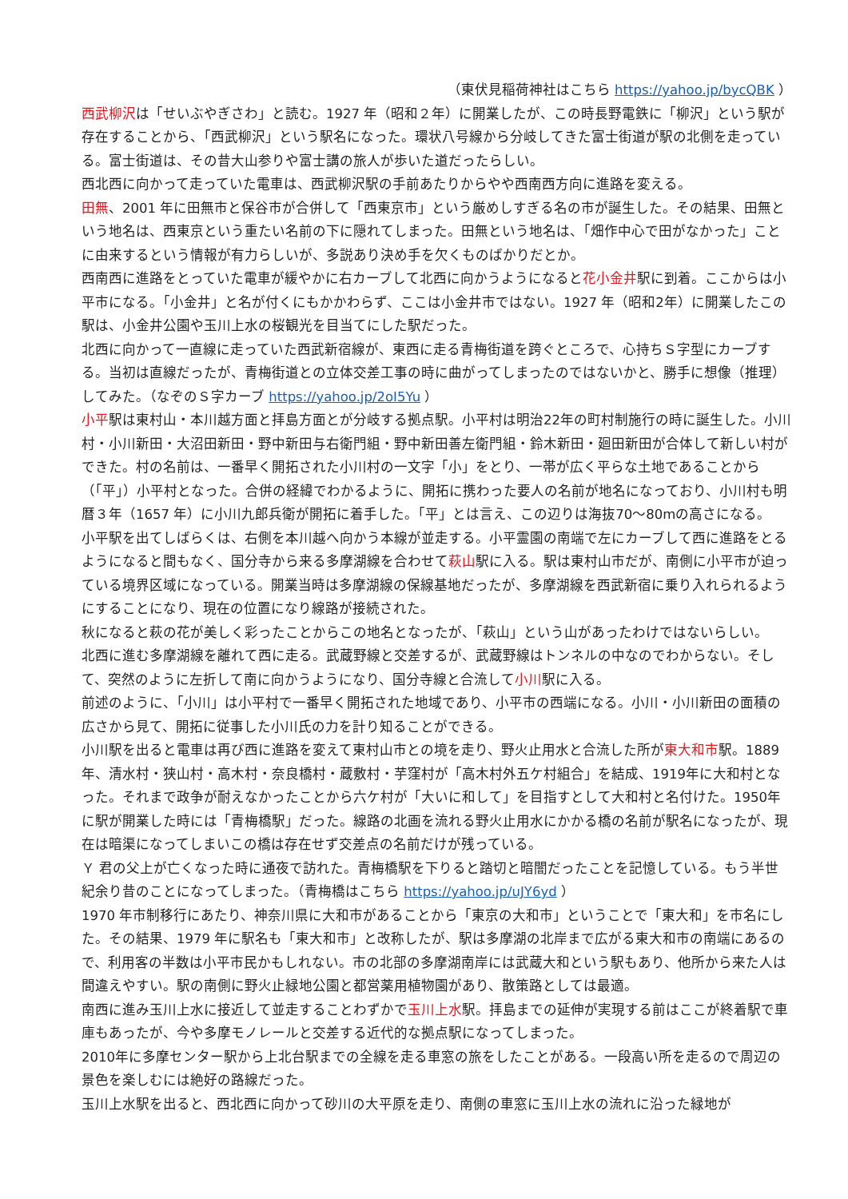（東伏見稲荷神社はこちら https://yahoo.jp/bycQBK ）
西武柳沢は「せいぶやぎさわ」と読む。1927 年（昭和２年）に開業したが、この時長野電鉄に「柳沢」という駅が存在することから、「西武柳沢」という駅名になった。環状八号線から分岐してきた富士街道が駅の北側を走っている。富士街道は、その昔大山参りや富士講の旅人が歩いた道だったらしい。
西北西に向かって走っていた電車は、西武柳沢駅の手前あたりからやや西南西方向に進路を変える。
田無、2001 年に田無市と保谷市が合併して「西東京市」という厳めしすぎる名の市が誕生した。その結果、田無という地名は、西東京という重たい名前の下に隠れてしまった。田無という地名は、「畑作中心で田がなかった」ことに由来するという情報が有力らしいが、多説あり決め手を欠くものばかりだとか。
西南西に進路をとっていた電車が緩やかに右カーブして北西に向かうようになると花小金井駅に到着。ここからは小平市になる。「小金井」と名が付くにもかかわらず、ここは小金井市ではない。1927 年（昭和2年）に開業したこの駅は、小金井公園や玉川上水の桜観光を目当てにした駅だった。
北西に向かって一直線に走っていた西武新宿線が、東西に走る青梅街道を跨ぐところで、心持ちＳ字型にカーブする。当初は直線だったが、青梅街道との立体交差工事の時に曲がってしまったのではないかと、勝手に想像（推理）してみた。（なぞのＳ字カーブ https://yahoo.jp/2oI5Yu ）
小平駅は東村山・本川越方面と拝島方面とが分岐する拠点駅。小平村は明治22年の町村制施行の時に誕生した。小川村・小川新田・大沼田新田・野中新田与右衛門組・野中新田善左衛門組・鈴木新田・廻田新田が合体して新しい村ができた。村の名前は、一番早く開拓された小川村の一文字「小」をとり、一帯が広く平らな土地であることから（「平」）小平村となった。合併の経緯でわかるように、開拓に携わった要人の名前が地名になっており、小川村も明暦３年（1657 年）に小川九郎兵衛が開拓に着手した。「平」とは言え、この辺りは海抜70～80mの高さになる。
小平駅を出てしばらくは、右側を本川越へ向かう本線が並走する。小平霊園の南端で左にカーブして西に進路をとるようになると間もなく、国分寺から来る多摩湖線を合わせて萩山駅に入る。駅は東村山市だが、南側に小平市が迫っている境界区域になっている。開業当時は多摩湖線の保線基地だったが、多摩湖線を西武新宿に乗り入れられるようにすることになり、現在の位置になり線路が接続された。
秋になると萩の花が美しく彩ったことからこの地名となったが、「萩山」という山があったわけではないらしい。
北西に進む多摩湖線を離れて西に走る。武蔵野線と交差するが、武蔵野線はトンネルの中なのでわからない。そして、突然のように左折して南に向かうようになり、国分寺線と合流して小川駅に入る。
前述のように、「小川」は小平村で一番早く開拓された地域であり、小平市の西端になる。小川・小川新田の面積の広さから見て、開拓に従事した小川氏の力を計り知ることができる。
小川駅を出ると電車は再び西に進路を変えて東村山市との境を走り、野火止用水と合流した所が東大和市駅。1889年、清水村・狭山村・高木村・奈良橋村・蔵敷村・芋窪村が「高木村外五ケ村組合」を結成、1919年に大和村となった。それまで政争が耐えなかったことから六ケ村が「大いに和して」を目指すとして大和村と名付けた。1950年に駅が開業した時には「青梅橋駅」だった。線路の北画を流れる野火止用水にかかる橋の名前が駅名になったが、現在は暗渠になってしまいこの橋は存在せず交差点の名前だけが残っている。
Ｙ 君の父上が亡くなった時に通夜で訪れた。青梅橋駅を下りると踏切と暗闇だったことを記憶している。もう半世紀余り昔のことになってしまった。（青梅橋はこちら https://yahoo.jp/uJY6yd ）
1970 年市制移行にあたり、神奈川県に大和市があることから「東京の大和市」ということで「東大和」を市名にした。その結果、1979 年に駅名も「東大和市」と改称したが、駅は多摩湖の北岸まで広がる東大和市の南端にあるので、利用客の半数は小平市民かもしれない。市の北部の多摩湖南岸には武蔵大和という駅もあり、他所から来た人は間違えやすい。駅の南側に野火止緑地公園と都営薬用植物園があり、散策路としては最適。
南西に進み玉川上水に接近して並走することわずかで玉川上水駅。拝島までの延伸が実現する前はここが終着駅で車庫もあったが、今や多摩モノレールと交差する近代的な拠点駅になってしまった。
2010年に多摩センター駅から上北台駅までの全線を走る車窓の旅をしたことがある。一段高い所を走るので周辺の景色を楽しむには絶好の路線だった。
玉川上水駅を出ると、西北西に向かって砂川の大平原を走り、南側の車窓に玉川上水の流れに沿った緑地が